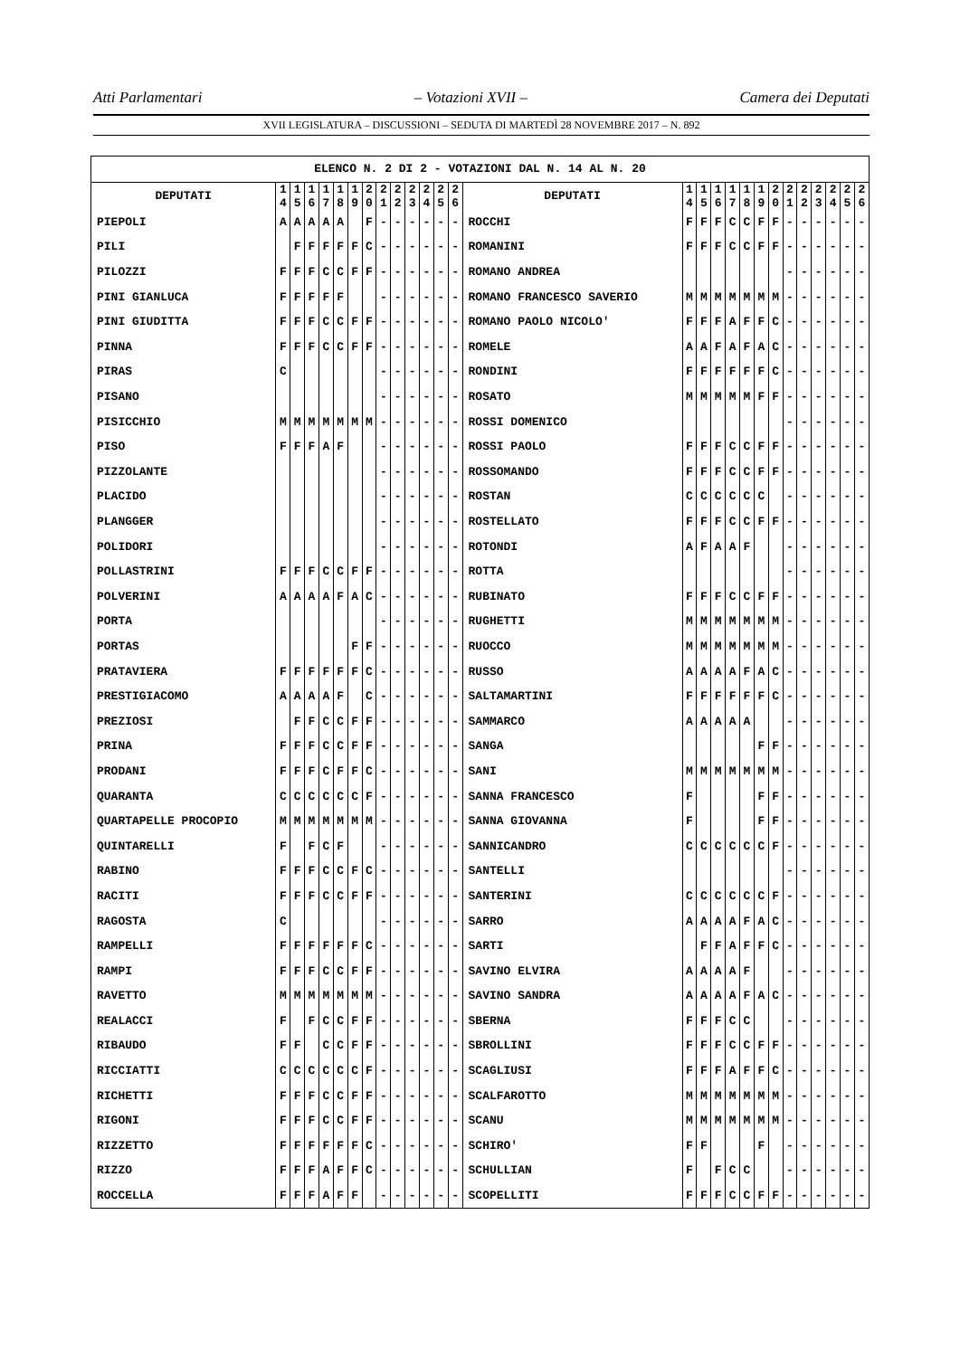Atti Parlamentari – Votazioni XVII – Camera dei Deputati
XVII LEGISLATURA – DISCUSSIONI – SEDUTA DI MARTEDÌ 28 NOVEMBRE 2017 – N. 892
| ELENCO N. 2 DI 2 - VOTAZIONI DAL N. 14 AL N. 20 | | | | | | | | | | | | | | | | | | | | | | | | | | | |
| --- | --- | --- | --- | --- | --- | --- | --- | --- | --- | --- | --- | --- | --- | --- | --- | --- | --- | --- | --- | --- | --- | --- | --- | --- | --- | --- | --- |
| DEPUTATI | 1 4 | 1 5 | 1 6 | 1 7 | 1 8 | 1 9 | 2 0 | 2 1 | 2 2 | 2 3 | 2 4 | 2 5 | 2 6 | DEPUTATI | 1 4 | 1 5 | 1 6 | 1 7 | 1 8 | 1 9 | 2 0 | 2 1 | 2 2 | 2 3 | 2 4 | 2 5 | 2 6 |
| PIEPOLI | A | A | A | A | A | | F | - | - | - | - | - | - | ROCCHI | F | F | F | C | C | F | F | - | - | - | - | - | - |
| PILI | | F | F | F | F | F | C | - | - | - | - | - | - | ROMANINI | F | F | F | C | C | F | F | - | - | - | - | - | - |
| PILOZZI | F | F | F | C | C | F | F | - | - | - | - | - | - | ROMANO ANDREA | | | | | | | | - | - | - | - | - | - |
| PINI GIANLUCA | F | F | F | F | F | | | - | - | - | - | - | - | ROMANO FRANCESCO SAVERIO | M | M | M | M | M | M | M | - | - | - | - | - | - |
| PINI GIUDITTA | F | F | F | C | C | F | F | - | - | - | - | - | - | ROMANO PAOLO NICOLO' | F | F | F | A | F | F | C | - | - | - | - | - | - |
| PINNA | F | F | F | C | C | F | F | - | - | - | - | - | - | ROMELE | A | A | F | A | F | A | C | - | - | - | - | - | - |
| PIRAS | C | | | | | | | - | - | - | - | - | - | RONDINI | F | F | F | F | F | F | C | - | - | - | - | - | - |
| PISANO | | | | | | | | - | - | - | - | - | - | ROSATO | M | M | M | M | M | F | F | - | - | - | - | - | - |
| PISICCHIO | M | M | M | M | M | M | M | - | - | - | - | - | - | ROSSI DOMENICO | | | | | | | | - | - | - | - | - | - |
| PISO | F | F | F | A | F | | | - | - | - | - | - | - | ROSSI PAOLO | F | F | F | C | C | F | F | - | - | - | - | - | - |
| PIZZOLANTE | | | | | | | | - | - | - | - | - | - | ROSSOMANDO | F | F | F | C | C | F | F | - | - | - | - | - | - |
| PLACIDO | | | | | | | | - | - | - | - | - | - | ROSTAN | C | C | C | C | C | C | | - | - | - | - | - | - |
| PLANGGER | | | | | | | | - | - | - | - | - | - | ROSTELLATO | F | F | F | C | C | F | F | - | - | - | - | - | - |
| POLIDORI | | | | | | | | - | - | - | - | - | - | ROTONDI | A | F | A | A | F | | | - | - | - | - | - | - |
| POLLASTRINI | F | F | F | C | C | F | F | - | - | - | - | - | - | ROTTA | | | | | | | | - | - | - | - | - | - |
| POLVERINI | A | A | A | A | F | A | C | - | - | - | - | - | - | RUBINATO | F | F | F | C | C | F | F | - | - | - | - | - | - |
| PORTA | | | | | | | | - | - | - | - | - | - | RUGHETTI | M | M | M | M | M | M | M | - | - | - | - | - | - |
| PORTAS | | | | | | F | F | - | - | - | - | - | - | RUOCCO | M | M | M | M | M | M | M | - | - | - | - | - | - |
| PRATAVIERA | F | F | F | F | F | F | C | - | - | - | - | - | - | RUSSO | A | A | A | A | F | A | C | - | - | - | - | - | - |
| PRESTIGIACOMO | A | A | A | A | F | | C | - | - | - | - | - | - | SALTAMARTINI | F | F | F | F | F | F | C | - | - | - | - | - | - |
| PREZIOSI | | F | F | C | C | F | F | - | - | - | - | - | - | SAMMARCO | A | A | A | A | A | | | - | - | - | - | - | - |
| PRINA | F | F | F | C | C | F | F | - | - | - | - | - | - | SANGA | | | | | | F | F | - | - | - | - | - | - |
| PRODANI | F | F | F | C | F | F | C | - | - | - | - | - | - | SANI | M | M | M | M | M | M | M | - | - | - | - | - | - |
| QUARANTA | C | C | C | C | C | C | F | - | - | - | - | - | - | SANNA FRANCESCO | F | | | | | F | F | - | - | - | - | - | - |
| QUARTAPELLE PROCOPIO | M | M | M | M | M | M | M | - | - | - | - | - | - | SANNA GIOVANNA | F | | | | | F | F | - | - | - | - | - | - |
| QUINTARELLI | F | | F | C | F | | | - | - | - | - | - | - | SANNICANDRO | C | C | C | C | C | C | F | - | - | - | - | - | - |
| RABINO | F | F | F | C | C | F | C | - | - | - | - | - | - | SANTELLI | | | | | | | | - | - | - | - | - | - |
| RACITI | F | F | F | C | C | F | F | - | - | - | - | - | - | SANTERINI | C | C | C | C | C | C | F | - | - | - | - | - | - |
| RAGOSTA | C | | | | | | | - | - | - | - | - | - | SARRO | A | A | A | A | F | A | C | - | - | - | - | - | - |
| RAMPELLI | F | F | F | F | F | F | C | - | - | - | - | - | - | SARTI | | F | F | A | F | F | C | - | - | - | - | - | - |
| RAMPI | F | F | F | C | C | F | F | - | - | - | - | - | - | SAVINO ELVIRA | A | A | A | A | F | | | - | - | - | - | - | - |
| RAVETTO | M | M | M | M | M | M | M | - | - | - | - | - | - | SAVINO SANDRA | A | A | A | A | F | A | C | - | - | - | - | - | - |
| REALACCI | F | | F | C | C | F | F | - | - | - | - | - | - | SBERNA | F | F | F | C | C | | | - | - | - | - | - | - |
| RIBAUDO | F | F | | C | C | F | F | - | - | - | - | - | - | SBROLLINI | F | F | F | C | C | F | F | - | - | - | - | - | - |
| RICCIATTI | C | C | C | C | C | C | F | - | - | - | - | - | - | SCAGLIUSI | F | F | F | A | F | F | C | - | - | - | - | - | - |
| RICHETTI | F | F | F | C | C | F | F | - | - | - | - | - | - | SCALFAROTTO | M | M | M | M | M | M | M | - | - | - | - | - | - |
| RIGONI | F | F | F | C | C | F | F | - | - | - | - | - | - | SCANU | M | M | M | M | M | M | M | - | - | - | - | - | - |
| RIZZETTO | F | F | F | F | F | F | C | - | - | - | - | - | - | SCHIRO' | F | F | | | | F | | - | - | - | - | - | - |
| RIZZO | F | F | F | A | F | F | C | - | - | - | - | - | - | SCHULLIAN | F | | F | C | C | | | - | - | - | - | - | - |
| ROCCELLA | F | F | F | A | F | F | | - | - | - | - | - | - | SCOPELLITI | F | F | F | C | C | F | F | - | - | - | - | - | - |